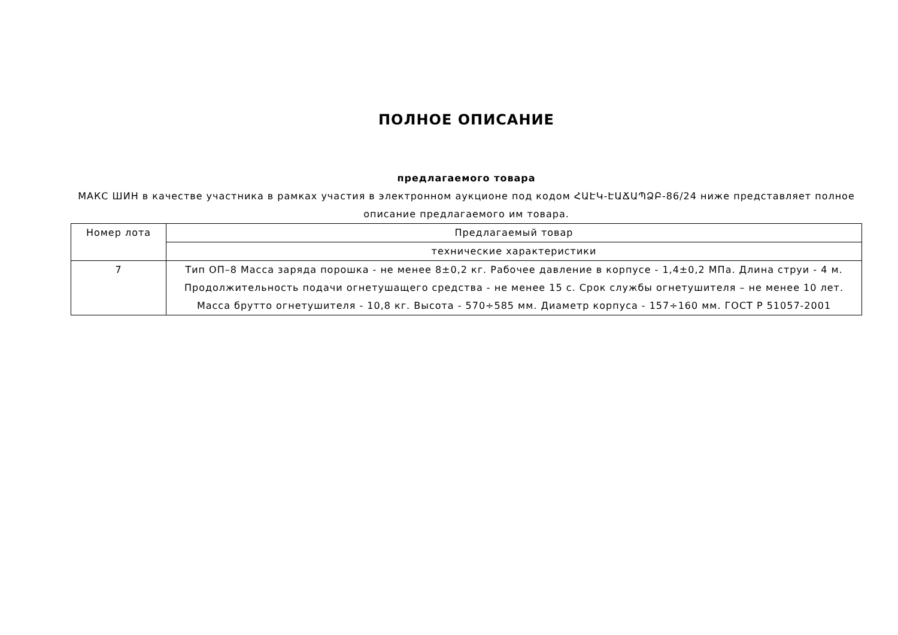ПОЛНОЕ ОПИСАНИЕ
предлагаемого товара
МАКС ШИН в качестве участника в рамках участия в электронном аукционе под кодом ՀԱԷԿ-ԷԱՃԱՊՁԲ-86/24 ниже представляет полное описание предлагаемого им товара.
| Номер лота | Предлагаемый товар |
| | технические характеристики |
| 7 | Тип ОП–8 Масса заряда порошка - не менее 8±0,2 кг. Рабочее давление в корпусе - 1,4±0,2 МПа. Длина струи - 4 м. Продолжительность подачи огнетушащего средства - не менее 15 с. Срок службы огнетушителя – не менее 10 лет. Масса брутто огнетушителя - 10,8 кг. Высота - 570÷585 мм. Диаметр корпуса - 157÷160 мм. ГОСТ Р 51057-2001 |